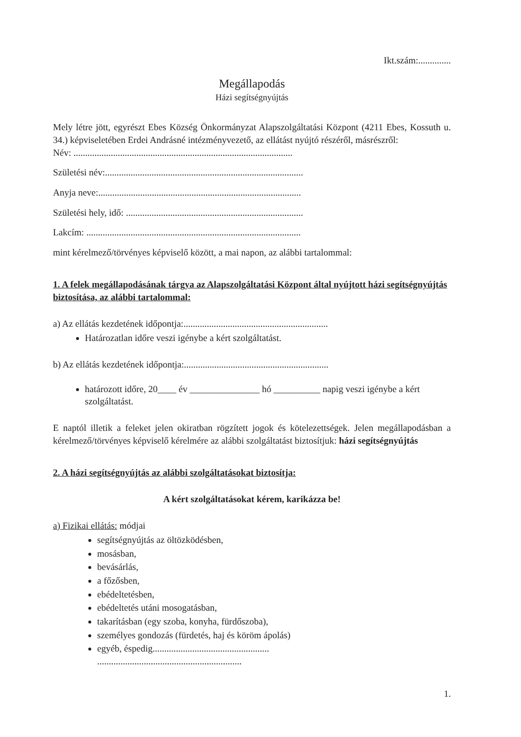Ikt.szám:..............
Megállapodás
Házi segítségnyújtás
Mely létre jött, egyrészt Ebes Község Önkormányzat Alapszolgáltatási Központ (4211 Ebes, Kossuth u. 34.) képviseletében Erdei Andrásné intézményvezető, az ellátást nyújtó részéről, másrészről:
Név: ..............................................................................................
Születési név:.....................................................................................
Anyja neve:.......................................................................................
Születési hely, idő: ............................................................................
Lakcím: ............................................................................................
mint kérelmező/törvényes képviselő között, a mai napon, az alábbi tartalommal:
1. A felek megállapodásának tárgya az Alapszolgáltatási Központ által nyújtott házi segítségnyújtás biztosítása, az alábbi tartalommal:
a) Az ellátás kezdetének időpontja:..............................................................
Határozatlan időre veszi igénybe a kért szolgáltatást.
b) Az ellátás kezdetének időpontja:..............................................................
határozott időre, 20____ év _______________ hó __________ napig veszi igénybe a kért szolgáltatást.
E naptól illetik a feleket jelen okiratban rögzített jogok és kötelezettségek. Jelen megállapodásban a kérelmező/törvényes képviselő kérelmére az alábbi szolgáltatást biztosítjuk: házi segítségnyújtás
2. A házi segítségnyújtás az alábbi szolgáltatásokat biztosítja:
A kért szolgáltatásokat kérem, karikázza be!
a) Fizikai ellátás: módjai
segítségnyújtás az öltözködésben,
mosásban,
bevásárlás,
a főzősben,
ebédeltetésben,
ebédeltetés utáni mosogatásban,
takarításban (egy szoba, konyha, fürdőszoba),
személyes gondozás (fürdetés, haj és köröm ápolás)
egyéb, éspedig..................................................
..............................................................
1.